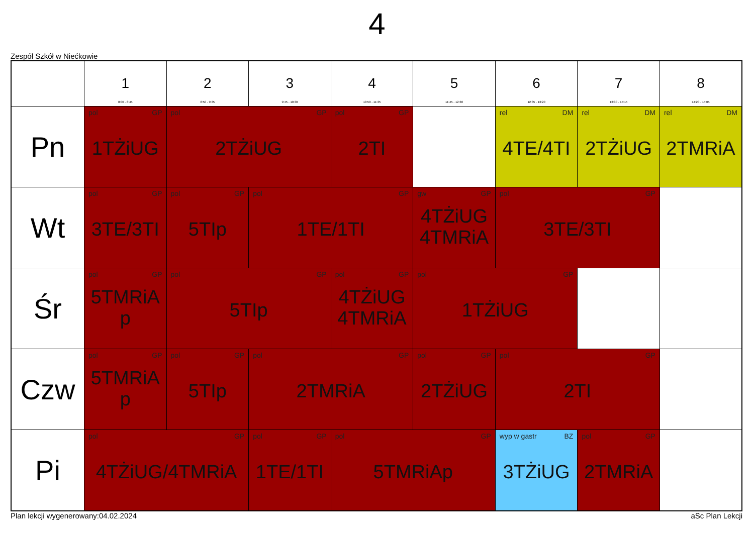4
Zespół Szkół w Niećkowie
| | 1 8:00 - 8:45 | 2 8:50 - 9:35 | 3 9:45 - 10:30 | 4 10:50 - 11:35 | 5 11:45 - 12:30 | 6 12:35 - 13:20 | 7 13:30 - 14:15 | 8 14:20 - 15:05 |
| --- | --- | --- | --- | --- | --- | --- | --- | --- |
| Pn | pol GP 1TŻiUG | pol GP 2TŻiUG | | pol GP 2TI | | rel DM 4TE/4TI | rel DM 2TŻiUG | rel DM 2TMRiA |
| Wt | pol GP 3TE/3TI | pol GP 5TIp | pol GP 1TE/1TI | | gw GP 4TŻiUG 4TMRiA | pol GP 3TE/3TI | | |
| Śr | pol GP 5TMRiA p | pol GP 5TIp | | pol GP 4TŻiUG 4TMRiA | pol GP 1TŻiUG | | | |
| Czw | pol GP 5TMRiA p | pol GP 5TIp | pol GP 2TMRiA | | pol GP 2TŻiUG | pol GP 2TI | | |
| Pi | pol GP 4TŻiUG/4TMRiA | | pol GP 1TE/1TI | pol GP 5TMRiAp | | wyp w gastr BZ 3TŻiUG | pol GP 2TMRiA | |
Plan lekcji wygenerowany:04.02.2024 aSc Plan Lekcji